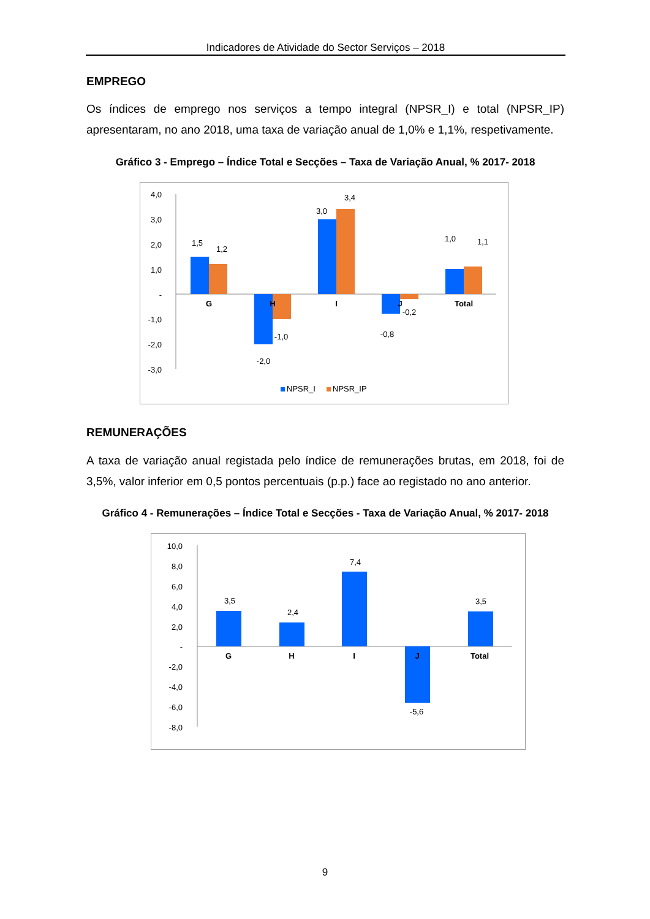Indicadores de Atividade do Sector Serviços – 2018
EMPREGO
Os índices de emprego nos serviços a tempo integral (NPSR_I) e total (NPSR_IP) apresentaram, no ano 2018, uma taxa de variação anual de 1,0% e 1,1%, respetivamente.
Gráfico 3 - Emprego – Índice Total e Secções – Taxa de Variação Anual, % 2017- 2018
4,0
3,0
2,0
1,0
-
-1,0
-2,0
-3,0
1,5
1,2
-2,0
-1,0
3,0
3,4
-0,8
-0,2
1,0
1,1
G
H
I
J
Total
NPSR_I
NPSR_IP
REMUNERAÇÕES
A taxa de variação anual registada pelo índice de remunerações brutas, em 2018, foi de 3,5%, valor inferior em 0,5 pontos percentuais (p.p.) face ao registado no ano anterior.
Gráfico 4 - Remunerações – Índice Total e Secções - Taxa de Variação Anual, % 2017- 2018
10,0
8,0
6,0
4,0
2,0
-
-2,0
-4,0
-6,0
-8,0
3,5
2,4
7,4
-5,6
3,5
G
H
I
J
Total
9